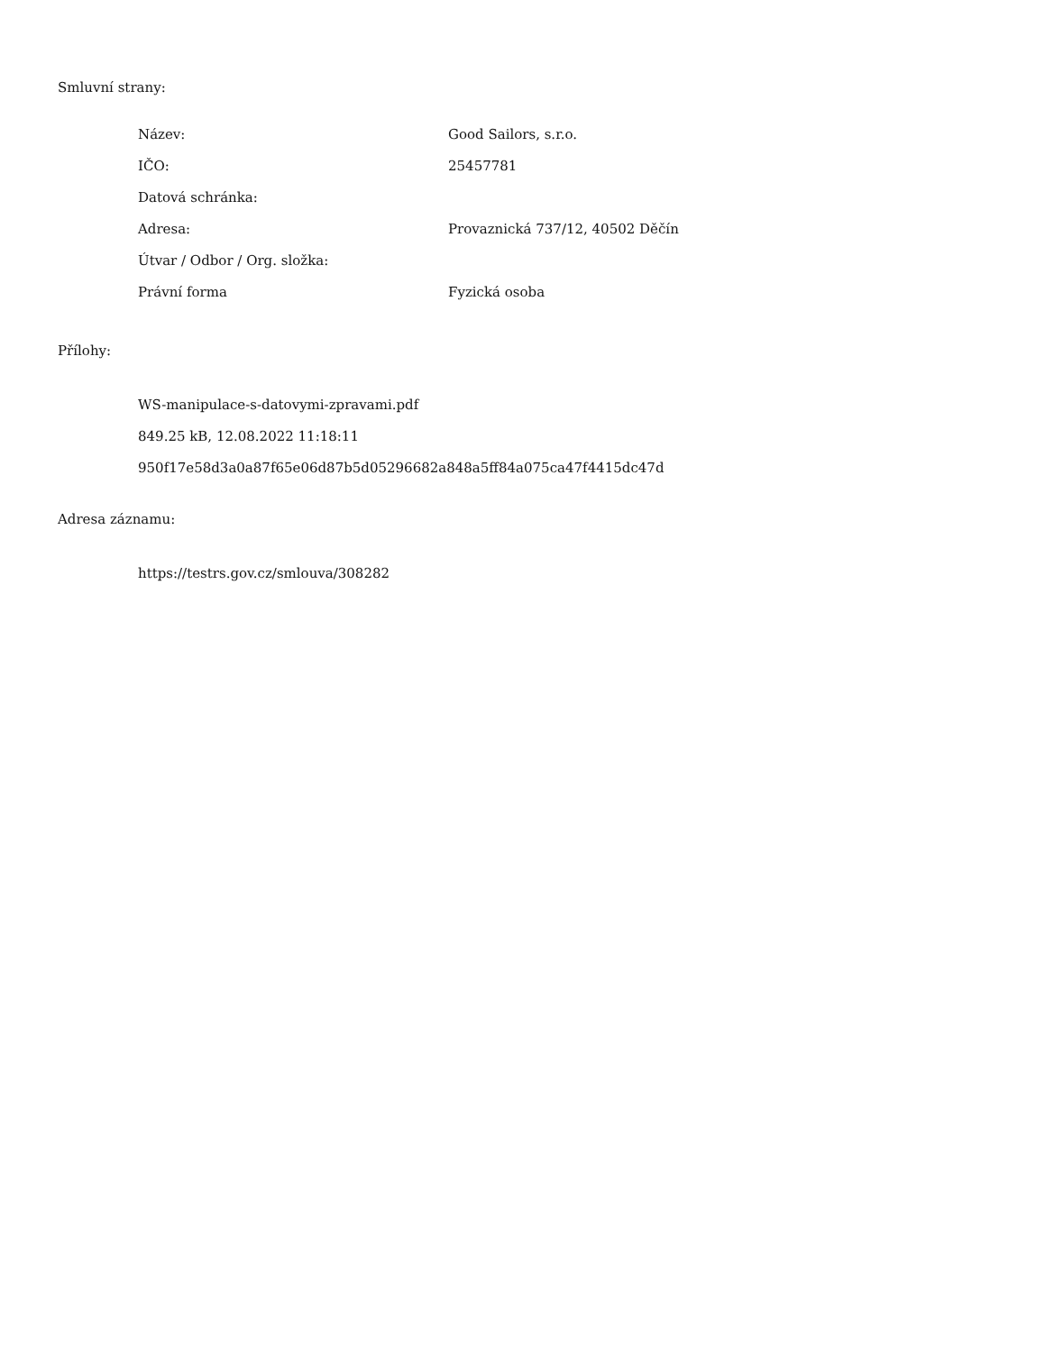Smluvní strany:
| Název: | Good Sailors, s.r.o. |
| IČO: | 25457781 |
| Datová schránka: | |
| Adresa: | Provaznická 737/12, 40502 Děčín |
| Útvar / Odbor / Org. složka: | |
| Právní forma | Fyzická osoba |
Přílohy:
WS-manipulace-s-datovymi-zpravami.pdf
849.25 kB, 12.08.2022 11:18:11
950f17e58d3a0a87f65e06d87b5d05296682a848a5ff84a075ca47f4415dc47d
Adresa záznamu:
https://testrs.gov.cz/smlouva/308282